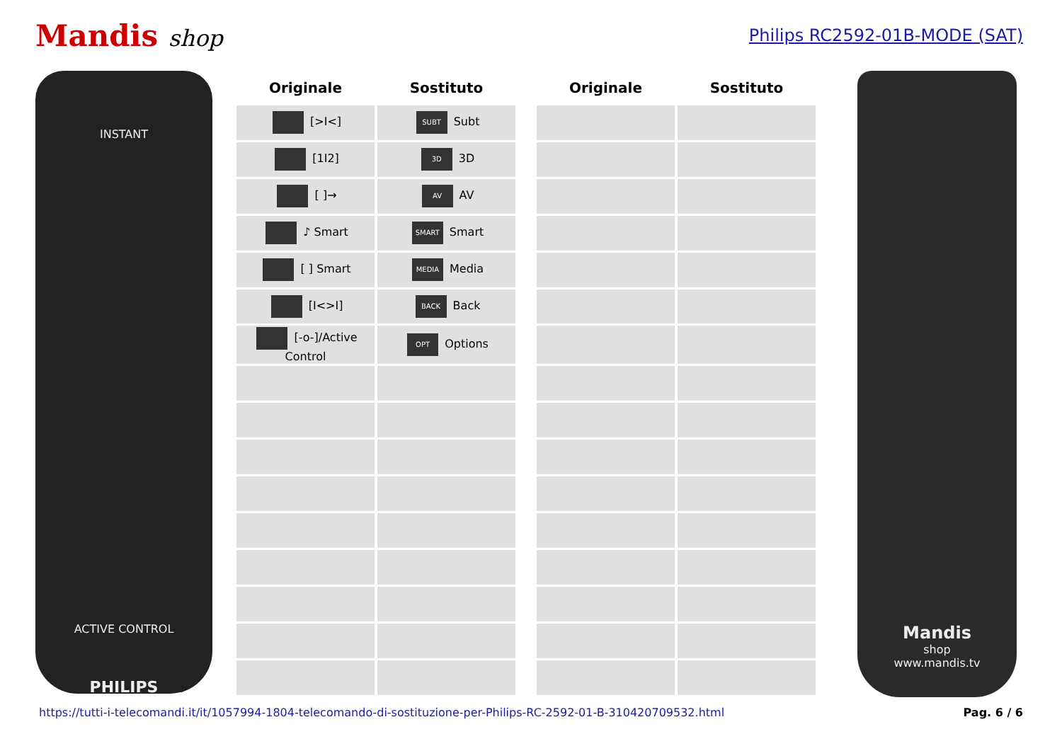Mandis shop
Philips RC2592-01B-MODE (SAT)
INSTANT
ACTIVE CONTROL
PHILIPS
| Originale | Sostituto | | Originale | Sostituto |
| --- | --- | --- | --- | --- |
| [>I<] | SUBT Subt | | | |
| [1I2] | 3D 3D | | | |
| [ ]→ | AV AV | | | |
| ♪ Smart | SMART Smart | | | |
| [ ] Smart | MEDIA Media | | | |
| [I<>I] | BACK Back | | | |
| [-o-]/Active Control | OPT Options | | | |
Mandis
shop
www.mandis.tv
https://tutti-i-telecomandi.it/it/1057994-1804-telecomando-di-sostituzione-per-Philips-RC-2592-01-B-310420709532.html Pag. 6 / 6